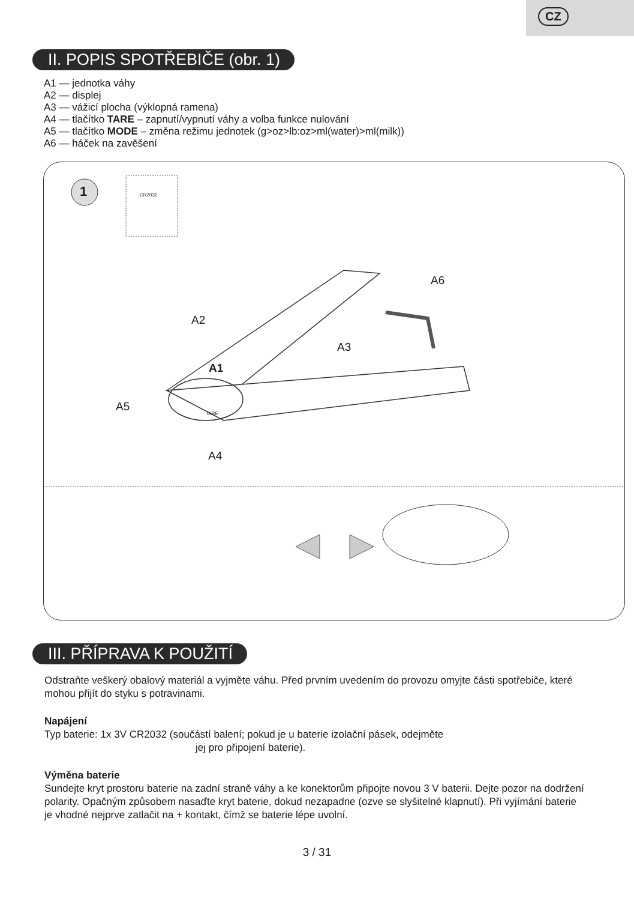CZ
II. POPIS SPOTŘEBIČE (obr. 1)
A1 — jednotka váhy
A2 — displej
A3 — vážicí plocha (výklopná ramena)
A4 — tlačítko TARE – zapnutí/vypnutí váhy a volba funkce nulování
A5 — tlačítko MODE – změna režimu jednotek (g>oz>lb:oz>ml(water)>ml(milk))
A6 — háček na zavěšení
1 CR2032
A6
A2
A3
A1
A5
A4
TARE
III. PŘÍPRAVA K POUŽITÍ
Odstraňte veškerý obalový materiál a vyjměte váhu. Před prvním uvedením do provozu omyjte části spotřebiče, které mohou přijít do styku s potravinami.
Napájení
Typ baterie: 1x 3V CR2032 (součástí balení; pokud je u baterie izolační pásek, odejměte
jej pro připojení baterie).
Výměna baterie
Sundejte kryt prostoru baterie na zadní straně váhy a ke konektorům připojte novou 3 V baterii. Dejte pozor na dodržení polarity. Opačným způsobem nasaďte kryt baterie, dokud nezapadne (ozve se slyšitelné klapnutí). Při vyjímání baterie je vhodné nejprve zatlačit na + kontakt, čímž se baterie lépe uvolní.
3 / 31